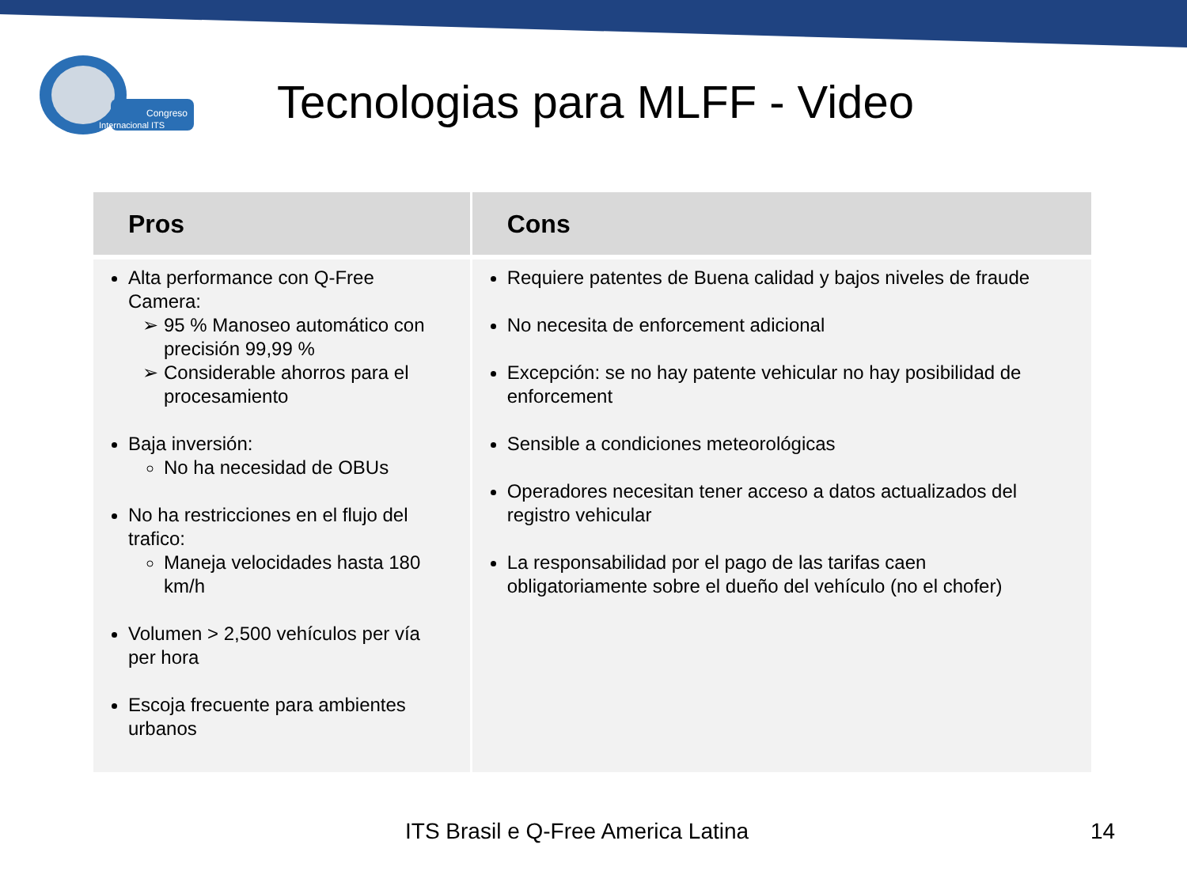Congreso
Internacional ITS
Tecnologias para MLFF - Video
| Pros | Cons |
| --- | --- |
| Alta performance con Q-Free Camera: 95 % Manoseo automático con precisión 99,99 % Considerable ahorros para el procesamiento Baja inversión: No ha necesidad de OBUs No ha restricciones en el flujo del trafico: Maneja velocidades hasta 180 km/h Volumen > 2,500 vehículos per vía per hora Escoja frecuente para ambientes urbanos | Requiere patentes de Buena calidad y bajos niveles de fraude No necesita de enforcement adicional Excepción: se no hay patente vehicular no hay posibilidad de enforcement Sensible a condiciones meteorológicas Operadores necesitan tener acceso a datos actualizados del registro vehicular La responsabilidad por el pago de las tarifas caen obligatoriamente sobre el dueño del vehículo (no el chofer) |
ITS Brasil e Q-Free America Latina
14